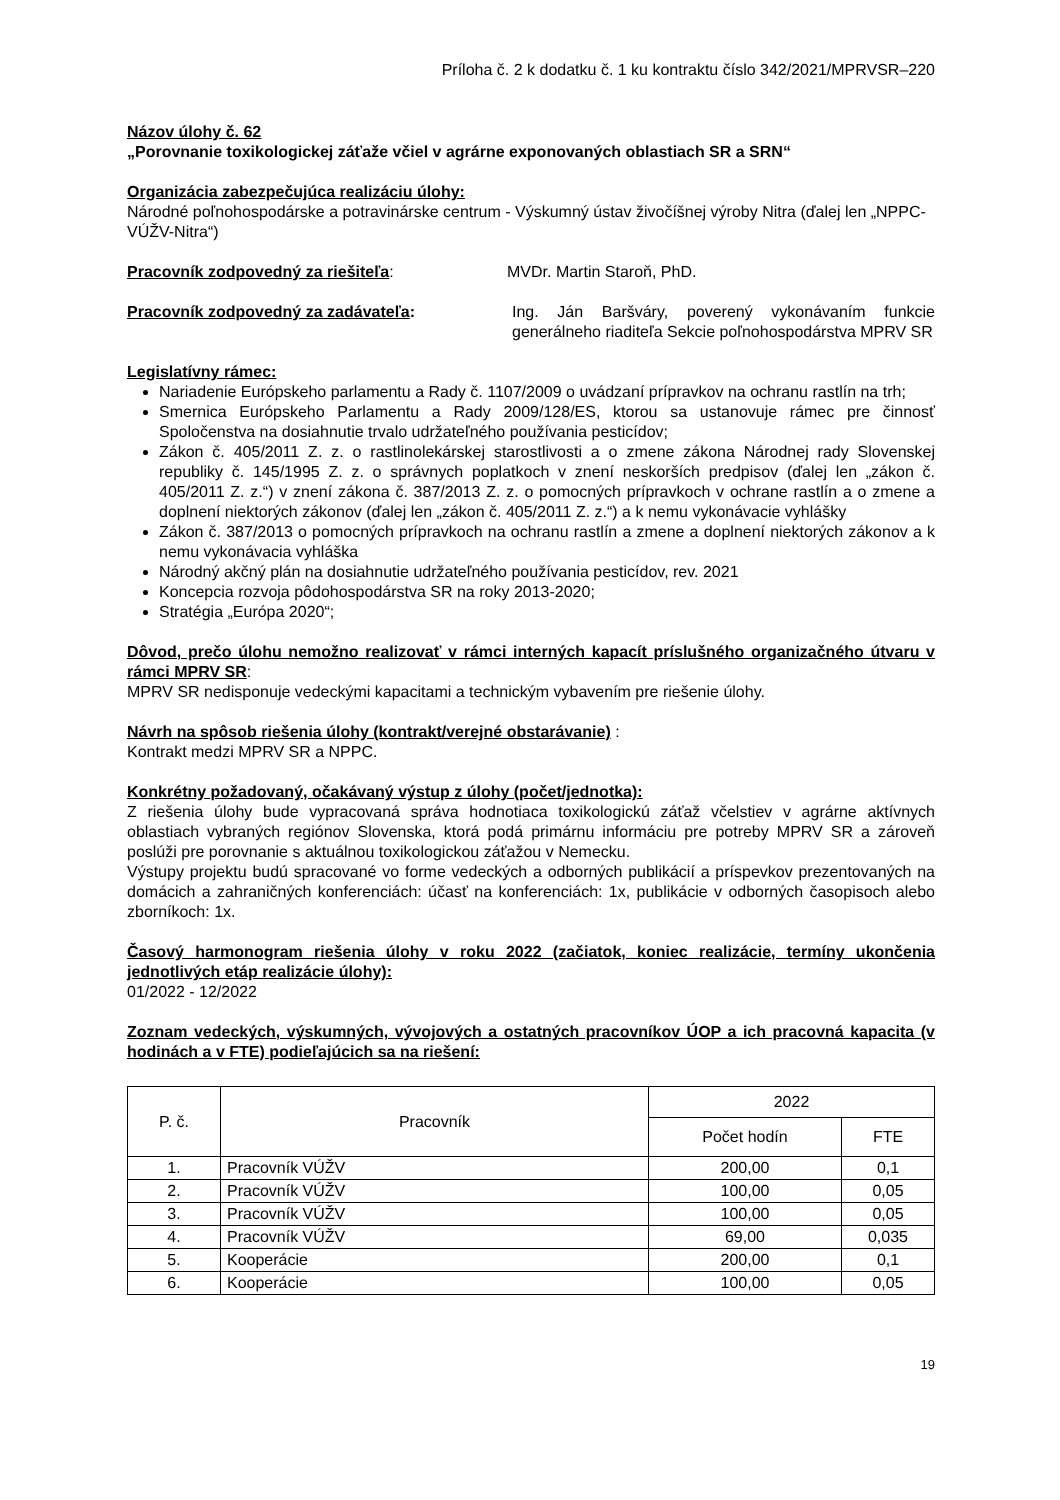Príloha č. 2 k dodatku č. 1 ku kontraktu číslo 342/2021/MPRVSR–220
Názov úlohy č. 62
„Porovnanie toxikologickej záťaže včiel v agrárne exponovaných oblastiach SR a SRN“
Organizácia zabezpečujúca realizáciu úlohy:
Národné poľnohospodárske a potravinárske centrum - Výskumný ústav živočíšnej výroby Nitra (ďalej len „NPPC-VÚŽV-Nitra“)
Pracovník zodpovedný za riešiteľa: MVDr. Martin Staroň, PhD.
Pracovník zodpovedný za zadávateľa: Ing. Ján Baršváry, poverený vykonávaním funkcie generálneho riaditeľa Sekcie poľnohospodárstva MPRV SR
Legislatívny rámec:
Nariadenie Európskeho parlamentu a Rady č. 1107/2009 o uvádzaní prípravkov na ochranu rastlín na trh;
Smernica Európskeho Parlamentu a Rady 2009/128/ES, ktorou sa ustanovuje rámec pre činnosť Spoločenstva na dosiahnutie trvalo udržateľného používania pesticídov;
Zákon č. 405/2011 Z. z. o rastlinolekárskej starostlivosti a o zmene zákona Národnej rady Slovenskej republiky č. 145/1995 Z. z. o správnych poplatkoch v znení neskorších predpisov (ďalej len „zákon č. 405/2011 Z. z.“) v znení zákona č. 387/2013 Z. z. o pomocných prípravkoch v ochrane rastlín a o zmene a doplnení niektorých zákonov (ďalej len „zákon č. 405/2011 Z. z.“) a k nemu vykonávacie vyhlášky
Zákon č. 387/2013 o pomocných prípravkoch na ochranu rastlín a zmene a doplnení niektorých zákonov a k nemu vykonávacia vyhláška
Národný akčný plán na dosiahnutie udržateľného používania pesticídov, rev. 2021
Koncepcia rozvoja pôdohospodárstva SR na roky 2013-2020;
Stratégia „Európa 2020“;
Dôvod, prečo úlohu nemožno realizovať v rámci interných kapacít príslušného organizačného útvaru v rámci MPRV SR:
MPRV SR nedisponuje vedeckými kapacitami a technickým vybavením pre riešenie úlohy.
Návrh na spôsob riešenia úlohy (kontrakt/verejné obstarávanie) :
Kontrakt medzi MPRV SR a NPPC.
Konkrétny požadovaný, očakávaný výstup z úlohy (počet/jednotka):
Z riešenia úlohy bude vypracovaná správa hodnotiaca toxikologickú záťaž včelstiev v agrárne aktívnych oblastiach vybraných regiónov Slovenska, ktorá podá primárnu informáciu pre potreby MPRV SR a zároveň poslúži pre porovnanie s aktuálnou toxikologickou záťažou v Nemecku.
Výstupy projektu budú spracované vo forme vedeckých a odborných publikácií a príspevkov prezentovaných na domácich a zahraničných konferenciách: účasť na konferenciách: 1x, publikácie v odborných časopisoch alebo zborníkoch: 1x.
Časový harmonogram riešenia úlohy v roku 2022 (začiatok, koniec realizácie, termíny ukončenia jednotlivých etáp realizácie úlohy):
01/2022 - 12/2022
Zoznam vedeckých, výskumných, vývojových a ostatných pracovníkov ÚOP a ich pracovná kapacita (v hodinách a v FTE) podieľajúcich sa na riešení:
| P. č. | Pracovník | 2022 | |
| --- | --- | --- | --- |
| | | Počet hodín | FTE |
| 1. | Pracovník VÚŽV | 200,00 | 0,1 |
| 2. | Pracovník VÚŽV | 100,00 | 0,05 |
| 3. | Pracovník VÚŽV | 100,00 | 0,05 |
| 4. | Pracovník VÚŽV | 69,00 | 0,035 |
| 5. | Kooperácie | 200,00 | 0,1 |
| 6. | Kooperácie | 100,00 | 0,05 |
19